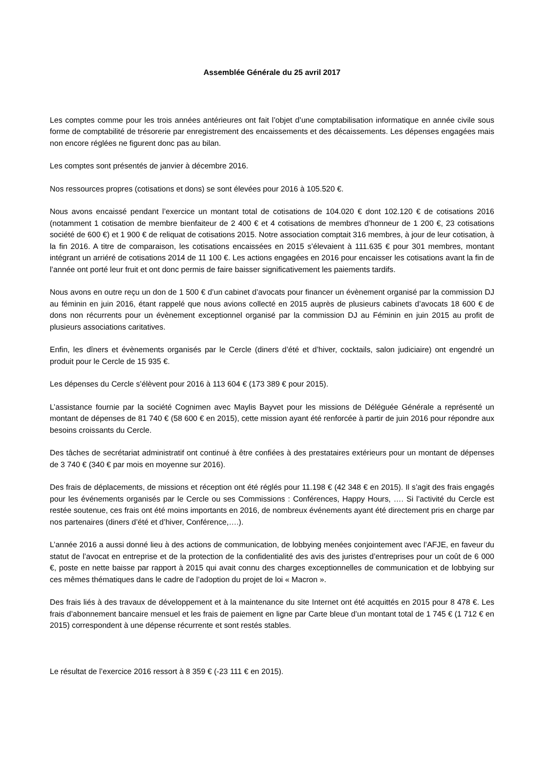Assemblée Générale du 25 avril 2017
Les comptes comme pour les trois années antérieures ont fait l’objet d’une comptabilisation informatique en année civile sous forme de comptabilité de trésorerie par enregistrement des encaissements et des décaissements. Les dépenses engagées mais non encore réglées ne figurent donc pas au bilan.
Les comptes sont présentés de janvier à décembre 2016.
Nos ressources propres (cotisations et dons) se sont élevées pour 2016 à 105.520 €.
Nous avons encaissé pendant l’exercice un montant total de cotisations de 104.020 € dont 102.120 € de cotisations 2016 (notamment 1 cotisation de membre bienfaiteur de 2 400 € et 4 cotisations de membres d’honneur de 1 200 €, 23 cotisations société de 600 €) et 1 900 € de reliquat de cotisations 2015. Notre association comptait 316 membres, à jour de leur cotisation, à la fin 2016. A titre de comparaison, les cotisations encaissées en 2015 s’élevaient à 111.635 € pour 301 membres, montant intégrant un arriéré de cotisations 2014 de 11 100 €. Les actions engagées en 2016 pour encaisser les cotisations avant la fin de l’année ont porté leur fruit et ont donc permis de faire baisser significativement les paiements tardifs.
Nous avons en outre reçu un don de 1 500 € d’un cabinet d’avocats pour financer un évènement organisé par la commission DJ au féminin en juin 2016, étant rappelé que nous avions collecté en 2015 auprès de plusieurs cabinets d’avocats 18 600 € de dons non récurrents pour un évènement exceptionnel organisé par la commission DJ au Féminin en juin 2015 au profit de plusieurs associations caritatives.
Enfin, les dîners et évènements organisés par le Cercle (diners d’été et d’hiver, cocktails, salon judiciaire) ont engendré un produit pour le Cercle de 15 935 €.
Les dépenses du Cercle s’élèvent pour 2016 à 113 604 € (173 389 € pour 2015).
L’assistance fournie par la société Cognimen avec Maylis Bayvet pour les missions de Déléguée Générale a représenté un montant de dépenses de 81 740 € (58 600 € en 2015), cette mission ayant été renforcée à partir de juin 2016 pour répondre aux besoins croissants du Cercle.
Des tâches de secrétariat administratif ont continué à être confiées à des prestataires extérieurs pour un montant de dépenses de 3 740 € (340 € par mois en moyenne sur 2016).
Des frais de déplacements, de missions et réception ont été réglés pour 11.198 € (42 348 € en 2015). Il s’agit des frais engagés pour les événements organisés par le Cercle ou ses Commissions : Conférences, Happy Hours, …. Si l’activité du Cercle est restée soutenue, ces frais ont été moins importants en 2016, de nombreux événements ayant été directement pris en charge par nos partenaires (diners d’été et d’hiver, Conférence,….).
L’année 2016 a aussi donné lieu à des actions de communication, de lobbying menées conjointement avec l’AFJE, en faveur du statut de l’avocat en entreprise et de la protection de la confidentialité des avis des juristes d’entreprises pour un coût de 6 000 €, poste en nette baisse par rapport à 2015 qui avait connu des charges exceptionnelles de communication et de lobbying sur ces mêmes thématiques dans le cadre de l’adoption du projet de loi « Macron ».
Des frais liés à des travaux de développement et à la maintenance du site Internet ont été acquittés en 2015 pour 8 478 €. Les frais d’abonnement bancaire mensuel et les frais de paiement en ligne par Carte bleue d’un montant total de 1 745 € (1 712 € en 2015) correspondent à une dépense récurrente et sont restés stables.
Le résultat de l’exercice 2016 ressort à 8 359 € (-23 111 € en 2015).